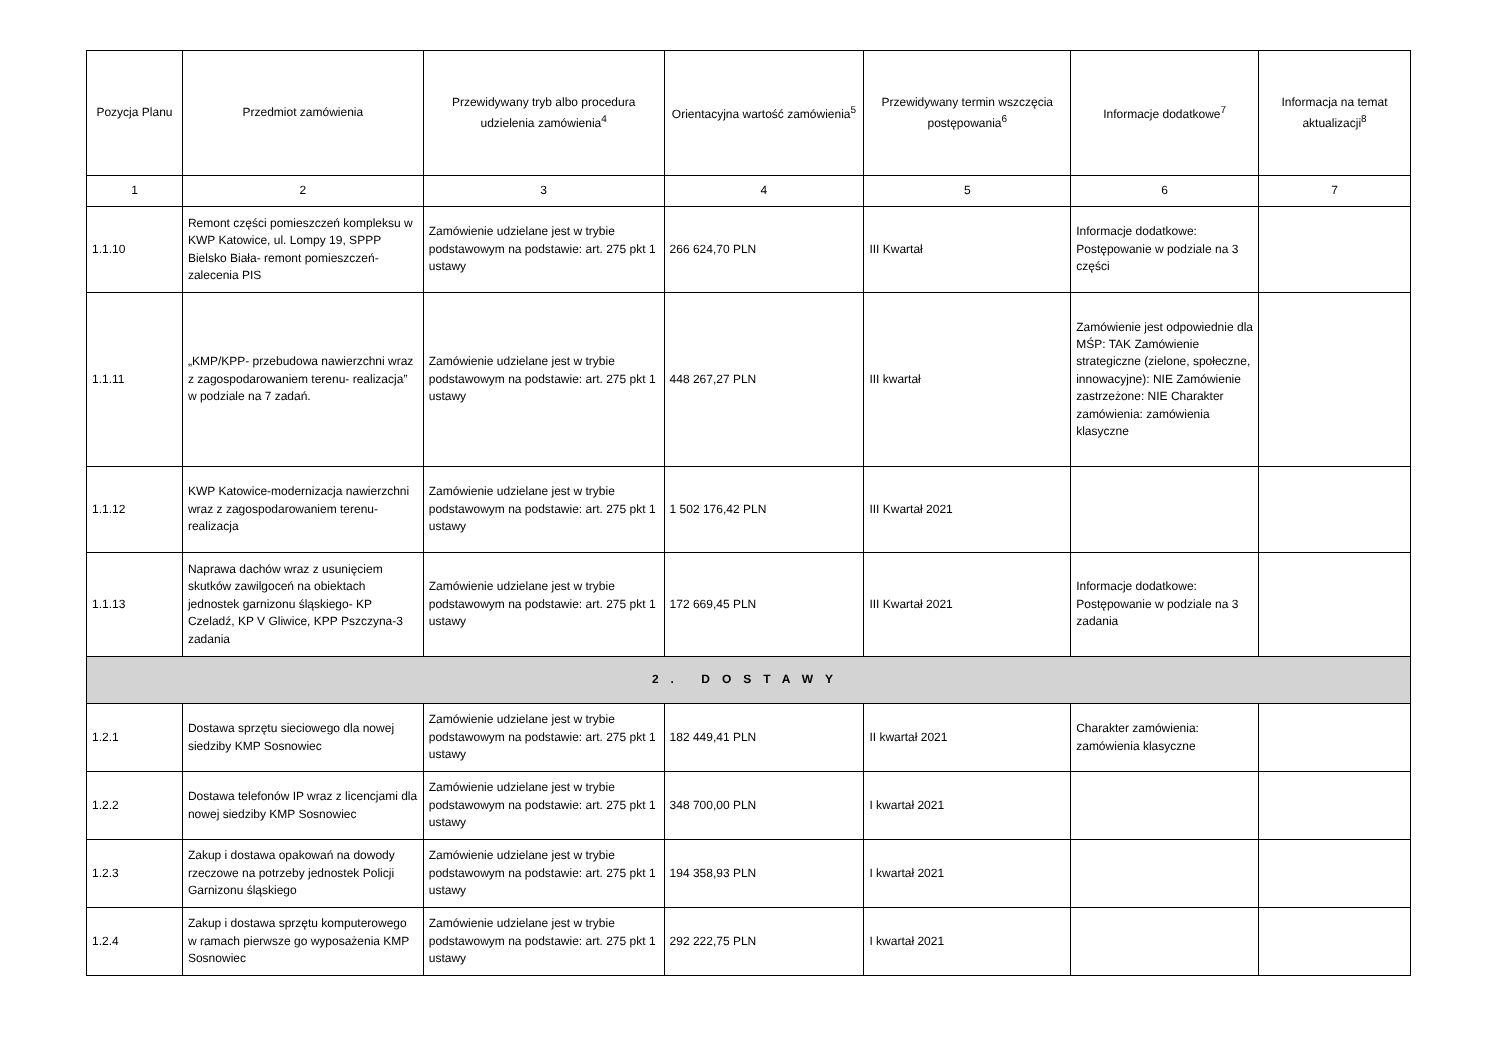| Pozycja Planu | Przedmiot zamówienia | Przewidywany tryb albo procedura udzielenia zamówienia<sup>4</sup> | Orientacyjna wartość zamówienia<sup>5</sup> | Przewidywany termin wszczęcia postępowania<sup>6</sup> | Informacje dodatkowe<sup>7</sup> | Informacja na temat aktualizacji<sup>8</sup> |
| --- | --- | --- | --- | --- | --- | --- |
| 1 | 2 | 3 | 4 | 5 | 6 | 7 |
| 1.1.10 | Remont części pomieszczeń kompleksu w KWP Katowice, ul. Lompy 19, SPPP Bielsko Biała- remont pomieszczeń-zalecenia PIS | Zamówienie udzielane jest w trybie podstawowym na podstawie: art. 275 pkt 1 ustawy | 266 624,70 PLN | III Kwartał | Informacje dodatkowe: Postępowanie w podziale na 3 części | |
| 1.1.11 | „KMP/KPP- przebudowa nawierzchni wraz z zagospodarowaniem terenu- realizacja” w podziale na 7 zadań. | Zamówienie udzielane jest w trybie podstawowym na podstawie: art. 275 pkt 1 ustawy | 448 267,27 PLN | III kwartał | Zamówienie jest odpowiednie dla MŚP: TAK Zamówienie strategiczne (zielone, społeczne, innowacyjne): NIE Zamówienie zastrzeżone: NIE Charakter zamówienia: zamówienia klasyczne | |
| 1.1.12 | KWP Katowice-modernizacja nawierzchni wraz z zagospodarowaniem terenu- realizacja | Zamówienie udzielane jest w trybie podstawowym na podstawie: art. 275 pkt 1 ustawy | 1 502 176,42 PLN | III Kwartał 2021 | | |
| 1.1.13 | Naprawa dachów wraz z usunięciem skutków zawilgoceń na obiektach jednostek garnizonu śląskiego- KP Czeladź, KP V Gliwice, KPP Pszczyna-3 zadania | Zamówienie udzielane jest w trybie podstawowym na podstawie: art. 275 pkt 1 ustawy | 172 669,45 PLN | III Kwartał 2021 | Informacje dodatkowe: Postępowanie w podziale na 3 zadania | |
| 2. DOSTAWY | | | | | | |
| 1.2.1 | Dostawa sprzętu sieciowego dla nowej siedziby KMP Sosnowiec | Zamówienie udzielane jest w trybie podstawowym na podstawie: art. 275 pkt 1 ustawy | 182 449,41 PLN | II kwartał 2021 | Charakter zamówienia: zamówienia klasyczne | |
| 1.2.2 | Dostawa telefonów IP wraz z licencjami dla nowej siedziby KMP Sosnowiec | Zamówienie udzielane jest w trybie podstawowym na podstawie: art. 275 pkt 1 ustawy | 348 700,00 PLN | I kwartał 2021 | | |
| 1.2.3 | Zakup i dostawa opakowań na dowody rzeczowe na potrzeby jednostek Policji Garnizonu śląskiego | Zamówienie udzielane jest w trybie podstawowym na podstawie: art. 275 pkt 1 ustawy | 194 358,93 PLN | I kwartał 2021 | | |
| 1.2.4 | Zakup i dostawa sprzętu komputerowego w ramach pierwsze go wyposażenia KMP Sosnowiec | Zamówienie udzielane jest w trybie podstawowym na podstawie: art. 275 pkt 1 ustawy | 292 222,75 PLN | I kwartał 2021 | | |